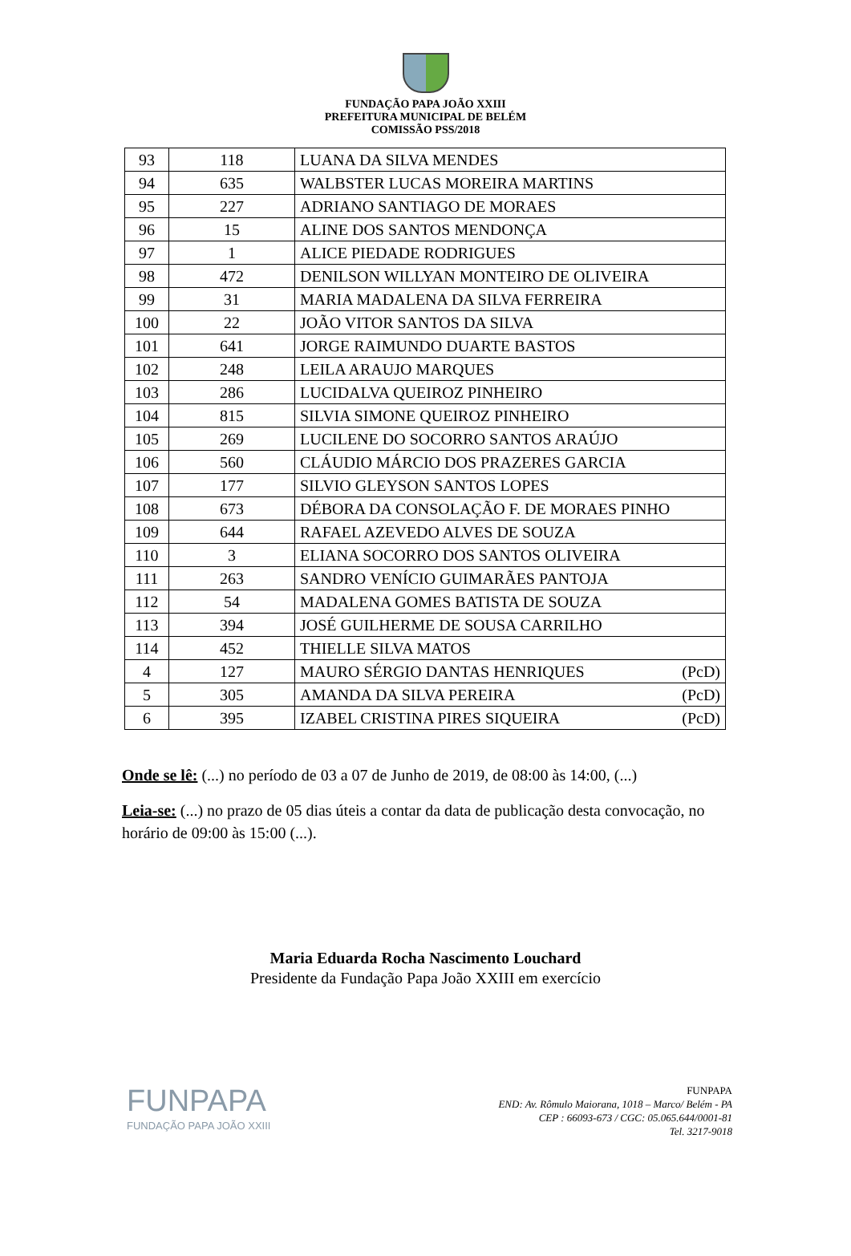FUNDAÇÃO PAPA JOÃO XXIII
PREFEITURA MUNICIPAL DE BELÉM
COMISSÃO PSS/2018
| 93 | 118 | LUANA DA SILVA MENDES |
| 94 | 635 | WALBSTER LUCAS MOREIRA MARTINS |
| 95 | 227 | ADRIANO SANTIAGO DE MORAES |
| 96 | 15 | ALINE DOS SANTOS MENDONÇA |
| 97 | 1 | ALICE PIEDADE RODRIGUES |
| 98 | 472 | DENILSON WILLYAN MONTEIRO DE OLIVEIRA |
| 99 | 31 | MARIA MADALENA DA SILVA FERREIRA |
| 100 | 22 | JOÃO VITOR SANTOS DA SILVA |
| 101 | 641 | JORGE RAIMUNDO DUARTE BASTOS |
| 102 | 248 | LEILA ARAUJO MARQUES |
| 103 | 286 | LUCIDALVA QUEIROZ PINHEIRO |
| 104 | 815 | SILVIA SIMONE QUEIROZ PINHEIRO |
| 105 | 269 | LUCILENE DO SOCORRO SANTOS ARAÚJO |
| 106 | 560 | CLÁUDIO MÁRCIO DOS PRAZERES GARCIA |
| 107 | 177 | SILVIO GLEYSON SANTOS LOPES |
| 108 | 673 | DÉBORA DA CONSOLAÇÃO F. DE MORAES PINHO |
| 109 | 644 | RAFAEL AZEVEDO ALVES DE SOUZA |
| 110 | 3 | ELIANA SOCORRO DOS SANTOS OLIVEIRA |
| 111 | 263 | SANDRO VENÍCIO GUIMARÃES PANTOJA |
| 112 | 54 | MADALENA GOMES BATISTA DE SOUZA |
| 113 | 394 | JOSÉ GUILHERME DE SOUSA CARRILHO |
| 114 | 452 | THIELLE SILVA MATOS |
| 4 | 127 | MAURO SÉRGIO DANTAS HENRIQUES (PcD) |
| 5 | 305 | AMANDA DA SILVA PEREIRA (PcD) |
| 6 | 395 | IZABEL CRISTINA PIRES SIQUEIRA (PcD) |
Onde se lê: (...) no período de 03 a 07 de Junho de 2019, de 08:00 às 14:00, (...)
Leia-se: (...) no prazo de 05 dias úteis a contar da data de publicação desta convocação, no horário de 09:00 às 15:00 (...).
Maria Eduarda Rocha Nascimento Louchard
Presidente da Fundação Papa João XXIII em exercício
FUNPAPA
FUNDAÇÃO PAPA JOÃO XXIII
FUNPAPA
END: Av. Rômulo Maiorana, 1018 – Marco/ Belém - PA
CEP : 66093-673 / CGC: 05.065.644/0001-81
Tel. 3217-9018